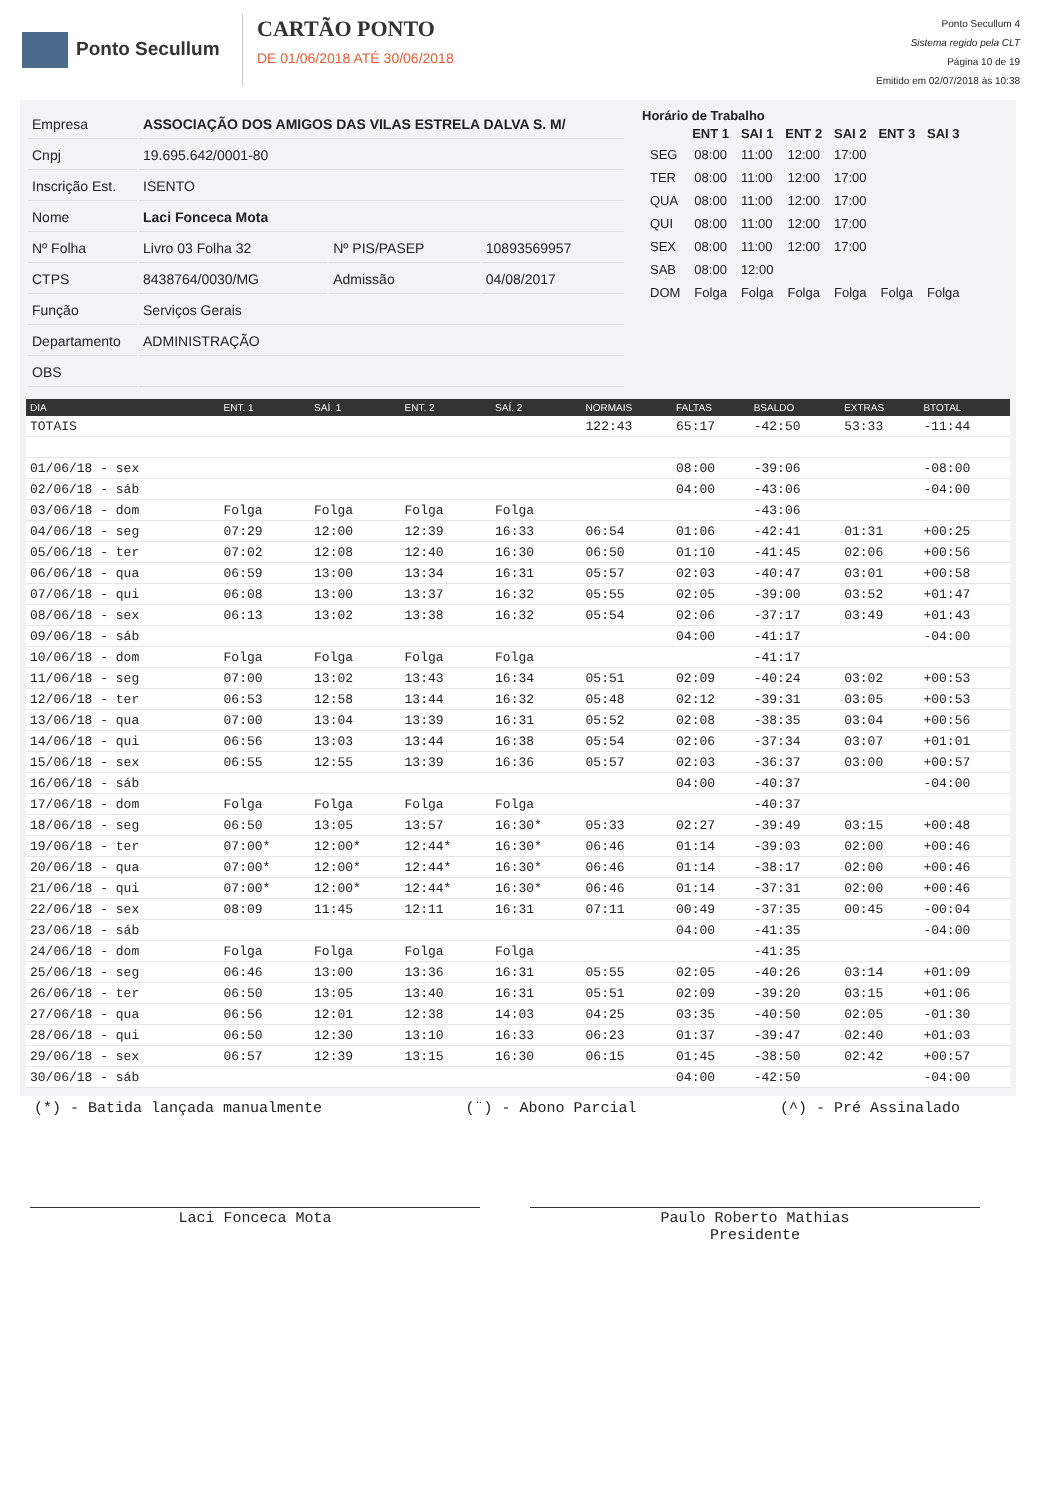Ponto Secullum
CARTÃO PONTO
DE 01/06/2018 ATÉ 30/06/2018
Ponto Secullum 4
Sistema regido pela CLT
Página 10 de 19
Emitido em 02/07/2018 às 10:38
| Empresa | ASSOCIAÇÃO DOS AMIGOS DAS VILAS ESTRELA DALVA S. M/ | | |
| Cnpj | 19.695.642/0001-80 | | |
| Inscrição Est. | ISENTO | | |
| Nome | Laci Fonceca Mota | | |
| Nº Folha | Livro 03 Folha 32 | Nº PIS/PASEP | 10893569957 |
| CTPS | 8438764/0030/MG | Admissão | 04/08/2017 |
| Função | Serviços Gerais | | |
| Departamento | ADMINISTRAÇÃO | | |
| OBS | | | |
Horário de Trabalho
| | ENT 1 | SAI 1 | ENT 2 | SAI 2 | ENT 3 | SAI 3 |
| --- | --- | --- | --- | --- | --- | --- |
| SEG | 08:00 | 11:00 | 12:00 | 17:00 | | |
| TER | 08:00 | 11:00 | 12:00 | 17:00 | | |
| QUA | 08:00 | 11:00 | 12:00 | 17:00 | | |
| QUI | 08:00 | 11:00 | 12:00 | 17:00 | | |
| SEX | 08:00 | 11:00 | 12:00 | 17:00 | | |
| SAB | 08:00 | 12:00 | | | | |
| DOM | Folga | Folga | Folga | Folga | Folga | Folga |
| DIA | ENT. 1 | SAÍ. 1 | ENT. 2 | SAÍ. 2 | NORMAIS | FALTAS | BSALDO | EXTRAS | BTOTAL |
| --- | --- | --- | --- | --- | --- | --- | --- | --- | --- |
| TOTAIS | | | | | 122:43 | 65:17 | -42:50 | 53:33 | -11:44 |
| 01/06/18 - sex | | | | | | 08:00 | -39:06 | | -08:00 |
| 02/06/18 - sáb | | | | | | 04:00 | -43:06 | | -04:00 |
| 03/06/18 - dom | Folga | Folga | Folga | Folga | | | -43:06 | | |
| 04/06/18 - seg | 07:29 | 12:00 | 12:39 | 16:33 | 06:54 | 01:06 | -42:41 | 01:31 | +00:25 |
| 05/06/18 - ter | 07:02 | 12:08 | 12:40 | 16:30 | 06:50 | 01:10 | -41:45 | 02:06 | +00:56 |
| 06/06/18 - qua | 06:59 | 13:00 | 13:34 | 16:31 | 05:57 | 02:03 | -40:47 | 03:01 | +00:58 |
| 07/06/18 - qui | 06:08 | 13:00 | 13:37 | 16:32 | 05:55 | 02:05 | -39:00 | 03:52 | +01:47 |
| 08/06/18 - sex | 06:13 | 13:02 | 13:38 | 16:32 | 05:54 | 02:06 | -37:17 | 03:49 | +01:43 |
| 09/06/18 - sáb | | | | | | 04:00 | -41:17 | | -04:00 |
| 10/06/18 - dom | Folga | Folga | Folga | Folga | | | -41:17 | | |
| 11/06/18 - seg | 07:00 | 13:02 | 13:43 | 16:34 | 05:51 | 02:09 | -40:24 | 03:02 | +00:53 |
| 12/06/18 - ter | 06:53 | 12:58 | 13:44 | 16:32 | 05:48 | 02:12 | -39:31 | 03:05 | +00:53 |
| 13/06/18 - qua | 07:00 | 13:04 | 13:39 | 16:31 | 05:52 | 02:08 | -38:35 | 03:04 | +00:56 |
| 14/06/18 - qui | 06:56 | 13:03 | 13:44 | 16:38 | 05:54 | 02:06 | -37:34 | 03:07 | +01:01 |
| 15/06/18 - sex | 06:55 | 12:55 | 13:39 | 16:36 | 05:57 | 02:03 | -36:37 | 03:00 | +00:57 |
| 16/06/18 - sáb | | | | | | 04:00 | -40:37 | | -04:00 |
| 17/06/18 - dom | Folga | Folga | Folga | Folga | | | -40:37 | | |
| 18/06/18 - seg | 06:50 | 13:05 | 13:57 | 16:30* | 05:33 | 02:27 | -39:49 | 03:15 | +00:48 |
| 19/06/18 - ter | 07:00* | 12:00* | 12:44* | 16:30* | 06:46 | 01:14 | -39:03 | 02:00 | +00:46 |
| 20/06/18 - qua | 07:00* | 12:00* | 12:44* | 16:30* | 06:46 | 01:14 | -38:17 | 02:00 | +00:46 |
| 21/06/18 - qui | 07:00* | 12:00* | 12:44* | 16:30* | 06:46 | 01:14 | -37:31 | 02:00 | +00:46 |
| 22/06/18 - sex | 08:09 | 11:45 | 12:11 | 16:31 | 07:11 | 00:49 | -37:35 | 00:45 | -00:04 |
| 23/06/18 - sáb | | | | | | 04:00 | -41:35 | | -04:00 |
| 24/06/18 - dom | Folga | Folga | Folga | Folga | | | -41:35 | | |
| 25/06/18 - seg | 06:46 | 13:00 | 13:36 | 16:31 | 05:55 | 02:05 | -40:26 | 03:14 | +01:09 |
| 26/06/18 - ter | 06:50 | 13:05 | 13:40 | 16:31 | 05:51 | 02:09 | -39:20 | 03:15 | +01:06 |
| 27/06/18 - qua | 06:56 | 12:01 | 12:38 | 14:03 | 04:25 | 03:35 | -40:50 | 02:05 | -01:30 |
| 28/06/18 - qui | 06:50 | 12:30 | 13:10 | 16:33 | 06:23 | 01:37 | -39:47 | 02:40 | +01:03 |
| 29/06/18 - sex | 06:57 | 12:39 | 13:15 | 16:30 | 06:15 | 01:45 | -38:50 | 02:42 | +00:57 |
| 30/06/18 - sáb | | | | | | 04:00 | -42:50 | | -04:00 |
(*) - Batida lançada manualmente (¨) - Abono Parcial (^) - Pré Assinalado
Laci Fonceca Mota Paulo Roberto Mathias
Presidente